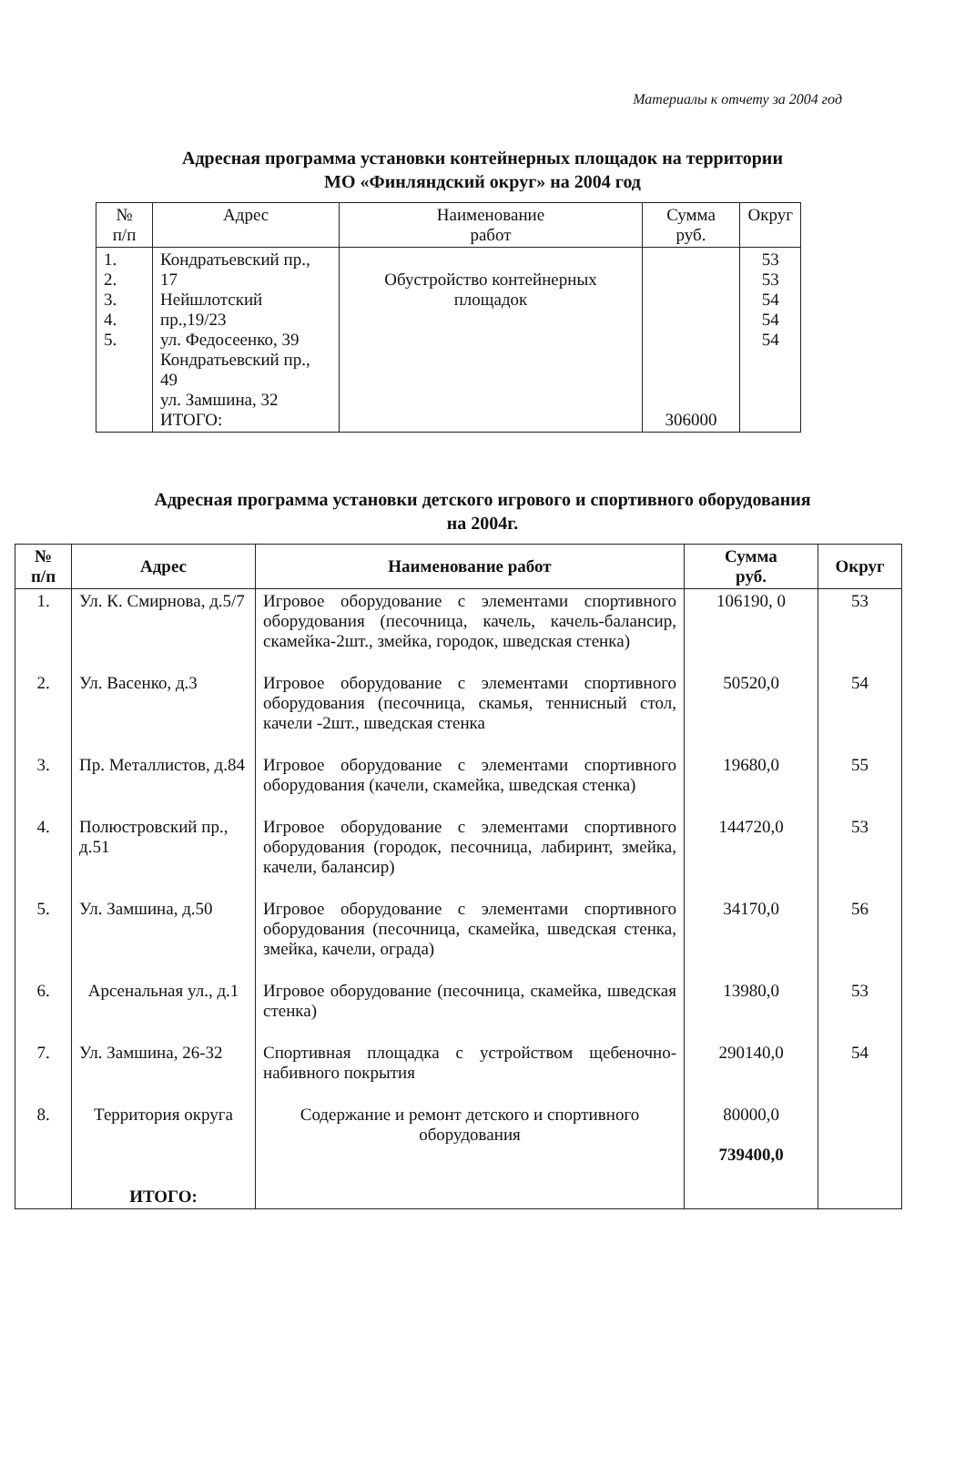Материалы к отчету за 2004 год
Адресная программа установки контейнерных площадок на территории
МО «Финляндский округ» на 2004 год
| № п/п | Адрес | Наименование работ | Сумма руб. | Округ |
| --- | --- | --- | --- | --- |
| 1. 2. 3. 4. 5. | Кондратьевский пр., 17 Нейшлотский пр.,19/23 ул. Федосеенко, 39 Кондратьевский пр., 49 ул. Замшина, 32 ИТОГО: | Обустройство контейнерных площадок | 306000 | 53 53 54 54 54 |
Адресная программа установки детского игрового и спортивного оборудования
на 2004г.
| № п/п | Адрес | Наименование работ | Сумма руб. | Округ |
| --- | --- | --- | --- | --- |
| 1. | Ул. К. Смирнова, д.5/7 | Игровое оборудование с элементами спортивного оборудования (песочница, качель, качель-балансир, скамейка-2шт., змейка, городок, шведская стенка) | 106190, 0 | 53 |
| 2. | Ул. Васенко, д.3 | Игровое оборудование с элементами спортивного оборудования (песочница, скамья, теннисный стол, качели -2шт., шведская стенка | 50520,0 | 54 |
| 3. | Пр. Металлистов, д.84 | Игровое оборудование с элементами спортивного оборудования (качели, скамейка, шведская стенка) | 19680,0 | 55 |
| 4. | Полюстровский пр., д.51 | Игровое оборудование с элементами спортивного оборудования (городок, песочница, лабиринт, змейка, качели, балансир) | 144720,0 | 53 |
| 5. | Ул. Замшина, д.50 | Игровое оборудование с элементами спортивного оборудования (песочница, скамейка, шведская стенка, змейка, качели, ограда) | 34170,0 | 56 |
| 6. | Арсенальная ул., д.1 | Игровое оборудование (песочница, скамейка, шведская стенка) | 13980,0 | 53 |
| 7. | Ул. Замшина, 26-32 | Спортивная площадка с устройством щебеночно-набивного покрытия | 290140,0 | 54 |
| 8. | Территория округа | Содержание и ремонт детского и спортивного оборудования | 80000,0 739400,0 | |
| | ИТОГО: | | | |